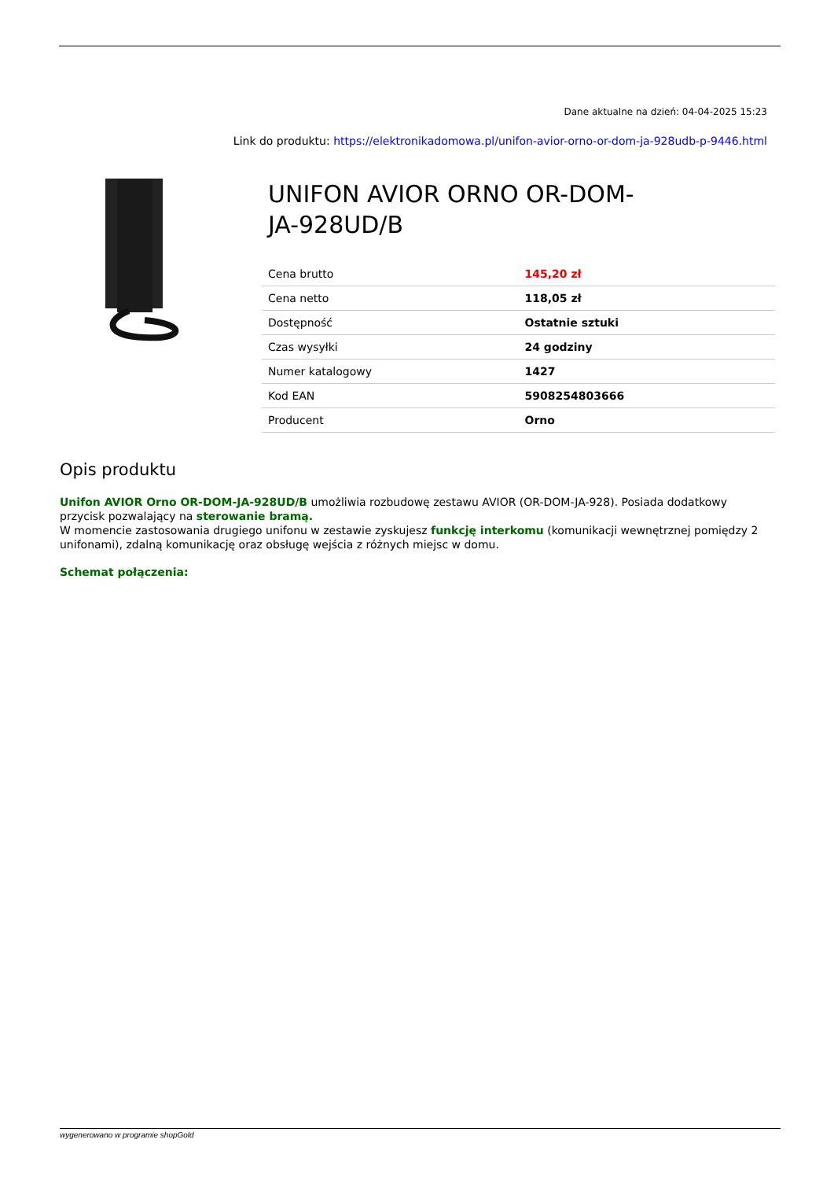Dane aktualne na dzień: 04-04-2025 15:23
Link do produktu: https://elektronikadomowa.pl/unifon-avior-orno-or-dom-ja-928udb-p-9446.html
UNIFON AVIOR ORNO OR-DOM-
JA-928UD/B
| Cena brutto | 145,20 zł |
| Cena netto | 118,05 zł |
| Dostępność | Ostatnie sztuki |
| Czas wysyłki | 24 godziny |
| Numer katalogowy | 1427 |
| Kod EAN | 5908254803666 |
| Producent | Orno |
Opis produktu
Unifon AVIOR Orno OR-DOM-JA-928UD/B umożliwia rozbudowę zestawu AVIOR (OR-DOM-JA-928). Posiada dodatkowy przycisk pozwalający na sterowanie bramą.
W momencie zastosowania drugiego unifonu w zestawie zyskujesz funkcję interkomu (komunikacji wewnętrznej pomiędzy 2 unifonami), zdalną komunikację oraz obsługę wejścia z różnych miejsc w domu.
Schemat połączenia:
wygenerowano w programie shopGold